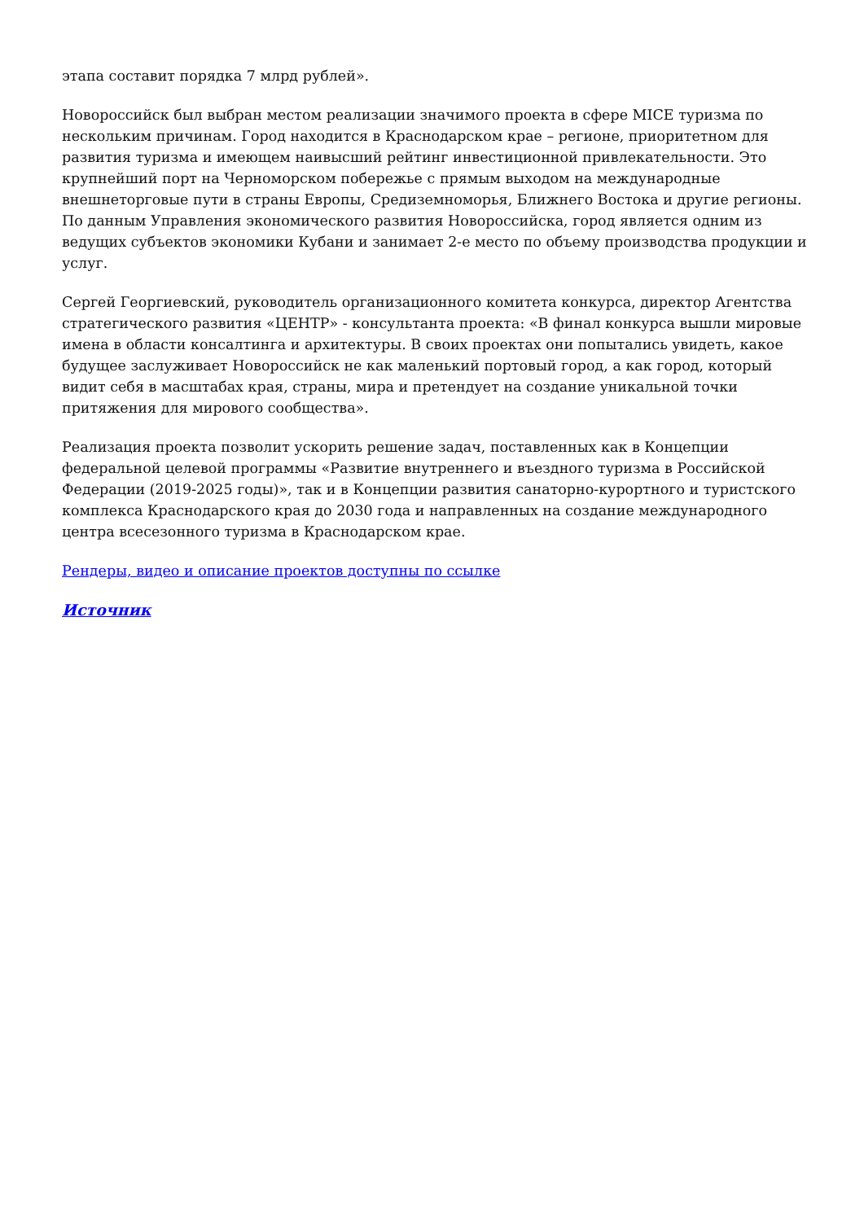этапа составит порядка 7 млрд рублей».
Новороссийск был выбран местом реализации значимого проекта в сфере MICE туризма по нескольким причинам. Город находится в Краснодарском крае – регионе, приоритетном для развития туризма и имеющем наивысший рейтинг инвестиционной привлекательности. Это крупнейший порт на Черноморском побережье с прямым выходом на международные внешнеторговые пути в страны Европы, Средиземноморья, Ближнего Востока и другие регионы. По данным Управления экономического развития Новороссийска, город является одним из ведущих субъектов экономики Кубани и занимает 2-е место по объему производства продукции и услуг.
Сергей Георгиевский, руководитель организационного комитета конкурса, директор Агентства стратегического развития «ЦЕНТР» - консультанта проекта: «В финал конкурса вышли мировые имена в области консалтинга и архитектуры. В своих проектах они попытались увидеть, какое будущее заслуживает Новороссийск не как маленький портовый город, а как город, который видит себя в масштабах края, страны, мира и претендует на создание уникальной точки притяжения для мирового сообщества».
Реализация проекта позволит ускорить решение задач, поставленных как в Концепции федеральной целевой программы «Развитие внутреннего и въездного туризма в Российской Федерации (2019-2025 годы)», так и в Концепции развития санаторно-курортного и туристского комплекса Краснодарского края до 2030 года и направленных на создание международного центра всесезонного туризма в Краснодарском крае.
Рендеры, видео и описание проектов доступны по ссылке
Источник